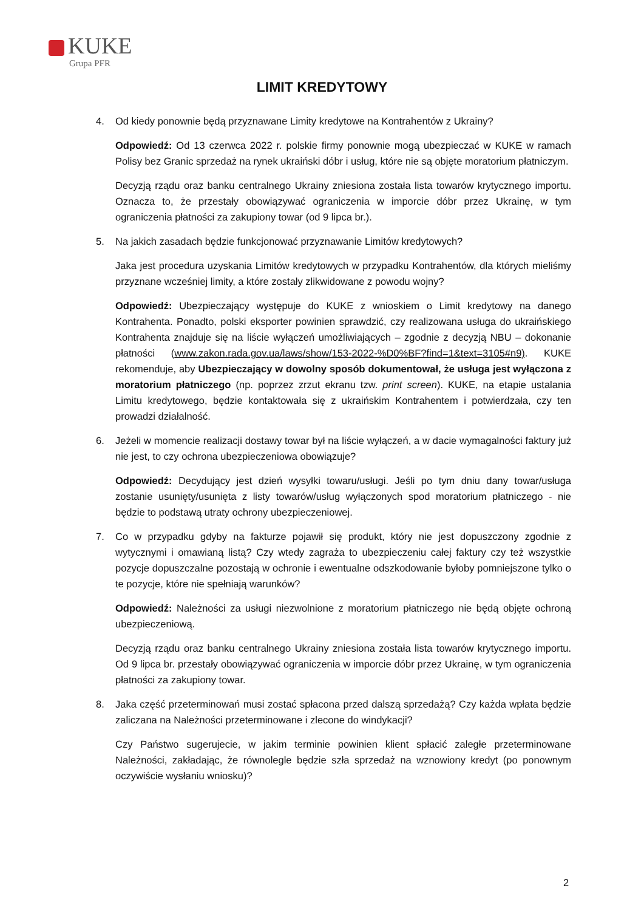KUKE
Grupa PFR
LIMIT KREDYTOWY
4. Od kiedy ponownie będą przyznawane Limity kredytowe na Kontrahentów z Ukrainy?
Odpowiedź: Od 13 czerwca 2022 r. polskie firmy ponownie mogą ubezpieczać w KUKE w ramach Polisy bez Granic sprzedaż na rynek ukraiński dóbr i usług, które nie są objęte moratorium płatniczym.
Decyzją rządu oraz banku centralnego Ukrainy zniesiona została lista towarów krytycznego importu. Oznacza to, że przestały obowiązywać ograniczenia w imporcie dóbr przez Ukrainę, w tym ograniczenia płatności za zakupiony towar (od 9 lipca br.).
5. Na jakich zasadach będzie funkcjonować przyznawanie Limitów kredytowych?
Jaka jest procedura uzyskania Limitów kredytowych w przypadku Kontrahentów, dla których mieliśmy przyznane wcześniej limity, a które zostały zlikwidowane z powodu wojny?
Odpowiedź: Ubezpieczający występuje do KUKE z wnioskiem o Limit kredytowy na danego Kontrahenta. Ponadto, polski eksporter powinien sprawdzić, czy realizowana usługa do ukraińskiego Kontrahenta znajduje się na liście wyłączeń umożliwiających – zgodnie z decyzją NBU – dokonanie płatności (www.zakon.rada.gov.ua/laws/show/153-2022-%D0%BF?find=1&text=3105#n9). KUKE rekomenduje, aby Ubezpieczający w dowolny sposób dokumentował, że usługa jest wyłączona z moratorium płatniczego (np. poprzez zrzut ekranu tzw. print screen). KUKE, na etapie ustalania Limitu kredytowego, będzie kontaktowała się z ukraińskim Kontrahentem i potwierdzała, czy ten prowadzi działalność.
6. Jeżeli w momencie realizacji dostawy towar był na liście wyłączeń, a w dacie wymagalności faktury już nie jest, to czy ochrona ubezpieczeniowa obowiązuje?
Odpowiedź: Decydujący jest dzień wysyłki towaru/usługi. Jeśli po tym dniu dany towar/usługa zostanie usunięty/usunięta z listy towarów/usług wyłączonych spod moratorium płatniczego - nie będzie to podstawą utraty ochrony ubezpieczeniowej.
7. Co w przypadku gdyby na fakturze pojawił się produkt, który nie jest dopuszczony zgodnie z wytycznymi i omawianą listą? Czy wtedy zagraża to ubezpieczeniu całej faktury czy też wszystkie pozycje dopuszczalne pozostają w ochronie i ewentualne odszkodowanie byłoby pomniejszone tylko o te pozycje, które nie spełniają warunków?
Odpowiedź: Należności za usługi niezwolnione z moratorium płatniczego nie będą objęte ochroną ubezpieczeniową.
Decyzją rządu oraz banku centralnego Ukrainy zniesiona została lista towarów krytycznego importu. Od 9 lipca br. przestały obowiązywać ograniczenia w imporcie dóbr przez Ukrainę, w tym ograniczenia płatności za zakupiony towar.
8. Jaka część przeterminowań musi zostać spłacona przed dalszą sprzedażą? Czy każda wpłata będzie zaliczana na Należności przeterminowane i zlecone do windykacji?
Czy Państwo sugerujecie, w jakim terminie powinien klient spłacić zaległe przeterminowane Należności, zakładając, że równolegle będzie szła sprzedaż na wznowiony kredyt (po ponownym oczywiście wysłaniu wniosku)?
2